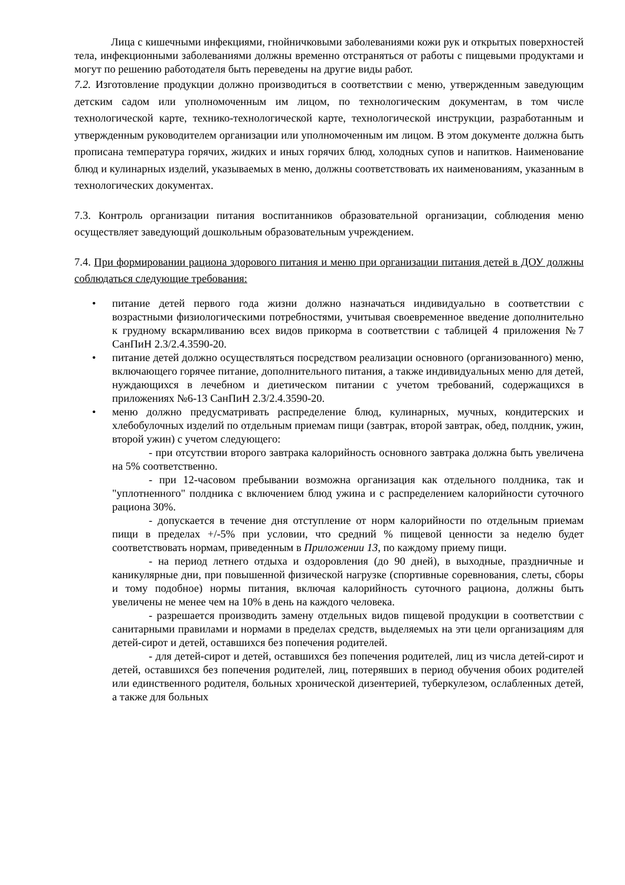Лица с кишечными инфекциями, гнойничковыми заболеваниями кожи рук и открытых поверхностей тела, инфекционными заболеваниями должны временно отстраняться от работы с пищевыми продуктами и могут по решению работодателя быть переведены на другие виды работ.
7.2. Изготовление продукции должно производиться в соответствии с меню, утвержденным заведующим детским садом или уполномоченным им лицом, по технологическим документам, в том числе технологической карте, технико-технологической карте, технологической инструкции, разработанным и утвержденным руководителем организации или уполномоченным им лицом. В этом документе должна быть прописана температура горячих, жидких и иных горячих блюд, холодных супов и напитков. Наименование блюд и кулинарных изделий, указываемых в меню, должны соответствовать их наименованиям, указанным в технологических документах.
7.3. Контроль организации питания воспитанников образовательной организации, соблюдения меню осуществляет заведующий дошкольным образовательным учреждением.
7.4. При формировании рациона здорового питания и меню при организации питания детей в ДОУ должны соблюдаться следующие требования:
• питание детей первого года жизни должно назначаться индивидуально в соответствии с возрастными физиологическими потребностями, учитывая своевременное введение дополнительно к грудному вскармливанию всех видов прикорма в соответствии с таблицей 4 приложения №7 СанПиН 2.3/2.4.3590-20.
• питание детей должно осуществляться посредством реализации основного (организованного) меню, включающего горячее питание, дополнительного питания, а также индивидуальных меню для детей, нуждающихся в лечебном и диетическом питании с учетом требований, содержащихся в приложениях №6-13 СанПиН 2.3/2.4.3590-20.
• меню должно предусматривать распределение блюд, кулинарных, мучных, кондитерских и хлебобулочных изделий по отдельным приемам пищи (завтрак, второй завтрак, обед, полдник, ужин, второй ужин) с учетом следующего:
- при отсутствии второго завтрака калорийность основного завтрака должна быть увеличена на 5% соответственно.
- при 12-часовом пребывании возможна организация как отдельного полдника, так и "уплотненного" полдника с включением блюд ужина и с распределением калорийности суточного рациона 30%.
- допускается в течение дня отступление от норм калорийности по отдельным приемам пищи в пределах +/-5% при условии, что средний % пищевой ценности за неделю будет соответствовать нормам, приведенным в Приложении 13, по каждому приему пищи.
- на период летнего отдыха и оздоровления (до 90 дней), в выходные, праздничные и каникулярные дни, при повышенной физической нагрузке (спортивные соревнования, слеты, сборы и тому подобное) нормы питания, включая калорийность суточного рациона, должны быть увеличены не менее чем на 10% в день на каждого человека.
- разрешается производить замену отдельных видов пищевой продукции в соответствии с санитарными правилами и нормами в пределах средств, выделяемых на эти цели организациям для детей-сирот и детей, оставшихся без попечения родителей.
- для детей-сирот и детей, оставшихся без попечения родителей, лиц из числа детей-сирот и детей, оставшихся без попечения родителей, лиц, потерявших в период обучения обоих родителей или единственного родителя, больных хронической дизентерией, туберкулезом, ослабленных детей, а также для больных